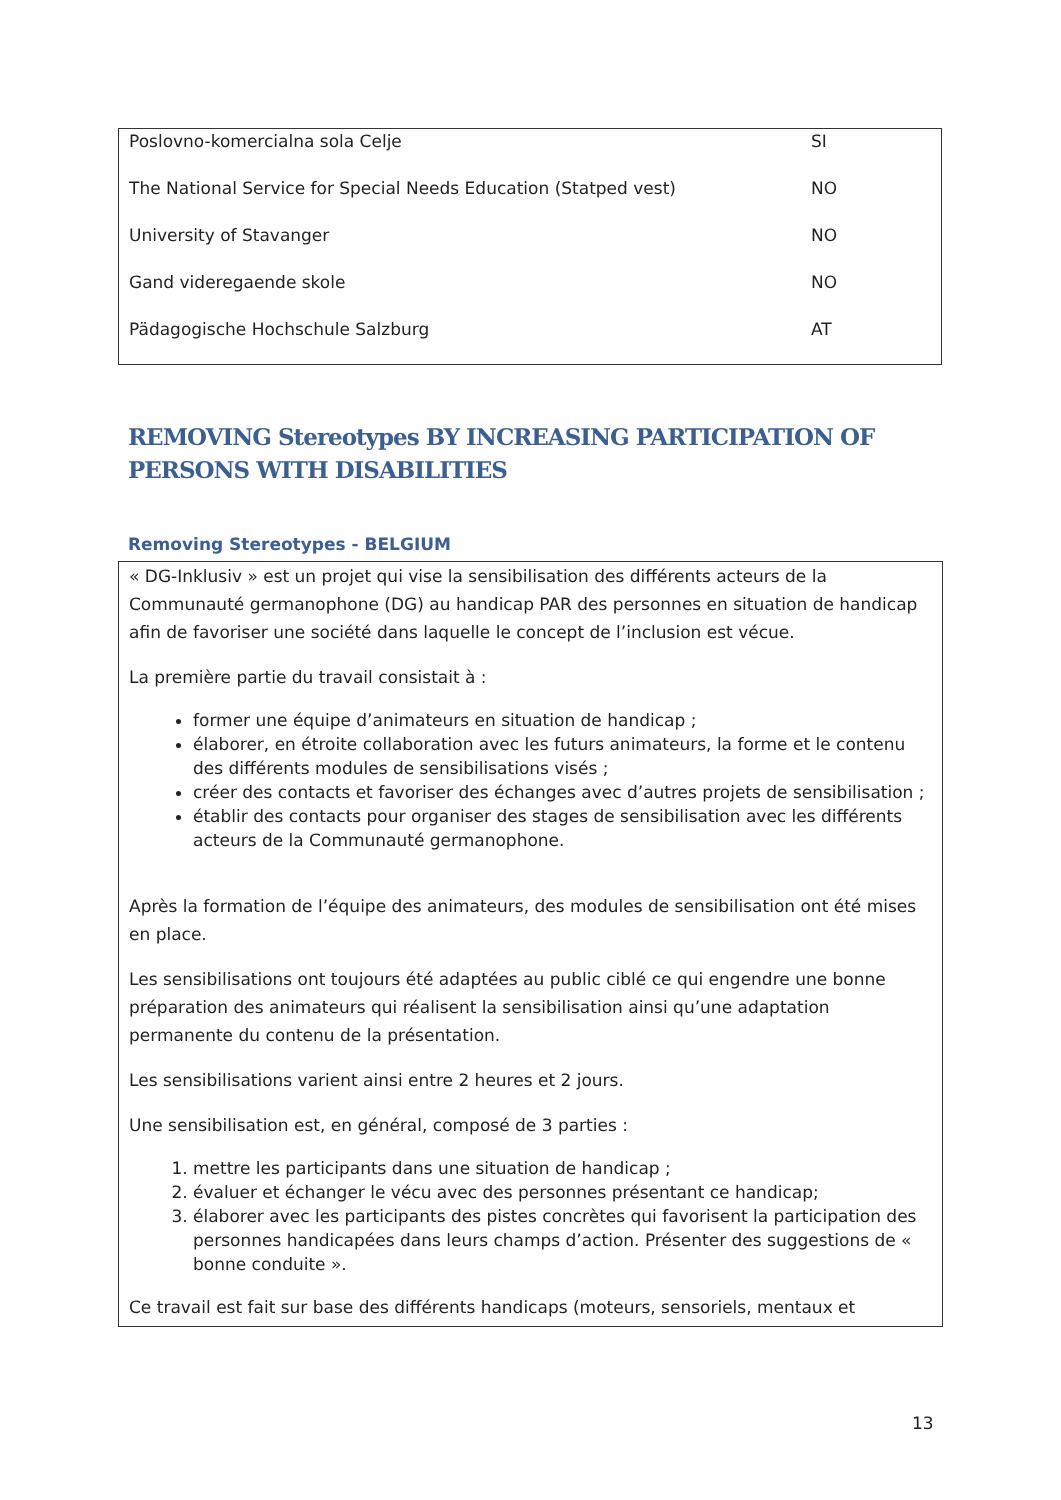| Poslovno-komercialna sola Celje | SI |
| The National Service for Special Needs Education (Statped vest) | NO |
| University of Stavanger | NO |
| Gand videregaende skole | NO |
| Pädagogische Hochschule Salzburg | AT |
REMOVING Stereotypes BY INCREASING PARTICIPATION OF PERSONS WITH DISABILITIES
Removing Stereotypes - BELGIUM
« DG-Inklusiv » est un projet qui vise la sensibilisation des différents acteurs de la Communauté germanophone (DG) au handicap PAR des personnes en situation de handicap afin de favoriser une société dans laquelle le concept de l’inclusion est vécue.
La première partie du travail consistait à :
former une équipe d’animateurs en situation de handicap ;
élaborer, en étroite collaboration avec les futurs animateurs, la forme et le contenu des différents modules de sensibilisations visés ;
créer des contacts et favoriser des échanges avec d’autres projets de sensibilisation ;
établir des contacts pour organiser des stages de sensibilisation avec les différents acteurs de la Communauté germanophone.
Après la formation de l’équipe des animateurs, des modules de sensibilisation ont été mises en place.
Les sensibilisations ont toujours été adaptées au public ciblé ce qui engendre une bonne préparation des animateurs qui réalisent la sensibilisation ainsi qu’une adaptation permanente du contenu de la présentation.
Les sensibilisations varient ainsi entre 2 heures et 2 jours.
Une sensibilisation est, en général, composé de 3 parties :
1. mettre les participants dans une situation de handicap ;
2. évaluer et échanger le vécu avec des personnes présentant ce handicap;
3. élaborer avec les participants des pistes concrètes qui favorisent la participation des personnes handicapées dans leurs champs d’action. Présenter des suggestions de « bonne conduite ».
Ce travail est fait sur base des différents handicaps (moteurs, sensoriels, mentaux et
13